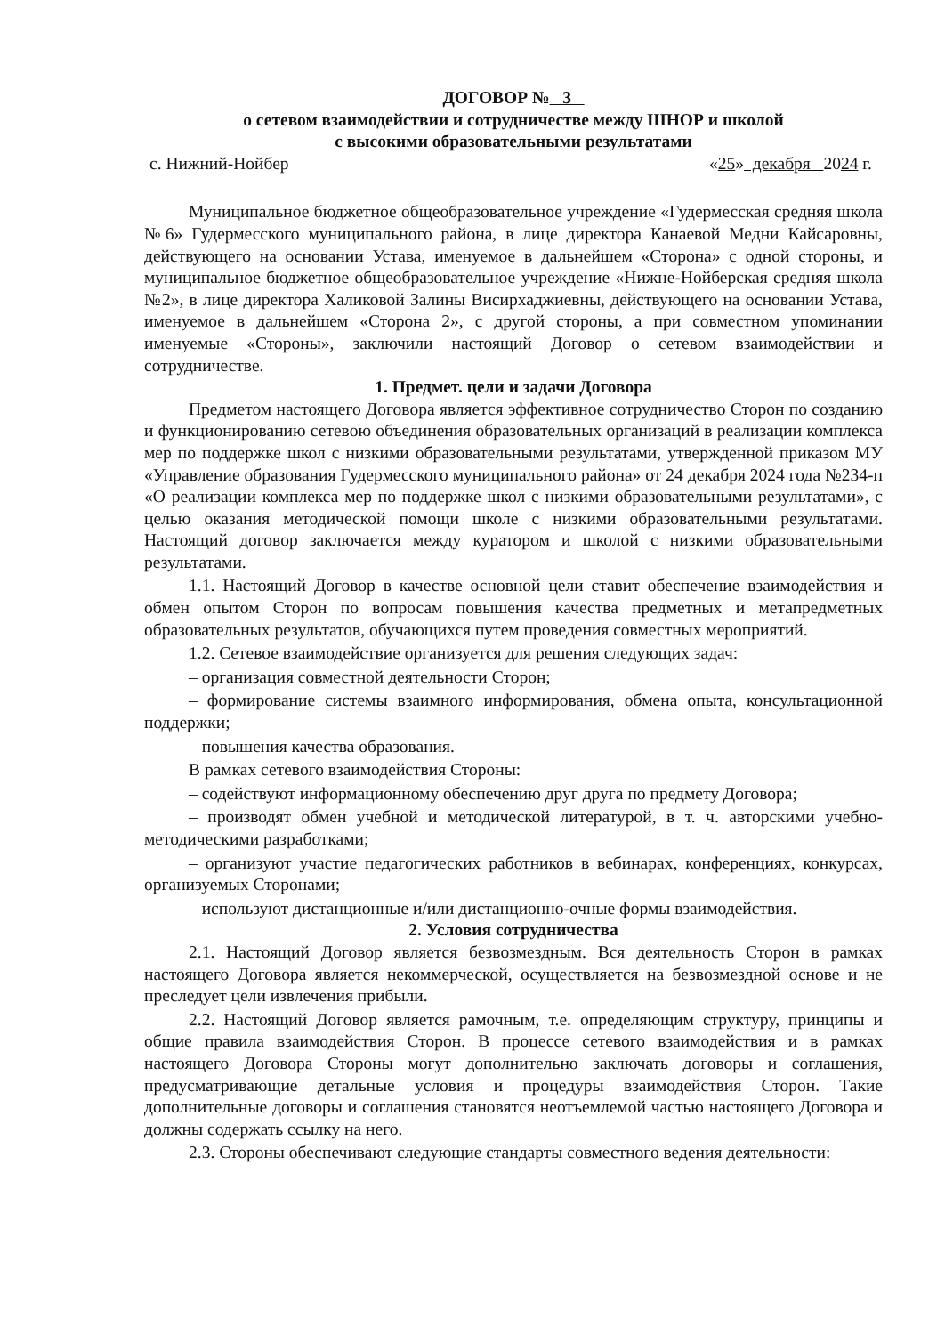ДОГОВОР № 3
о сетевом взаимодействии и сотрудничестве между ШНОР и школой
с высокими образовательными результатами
с. Нижний-Нойбер «25» декабря 2024 г.
Муниципальное бюджетное общеобразовательное учреждение «Гудермесская средняя школа №6» Гудермесского муниципального района, в лице директора Канаевой Медни Кайсаровны, действующего на основании Устава, именуемое в дальнейшем «Сторона» с одной стороны, и муниципальное бюджетное общеобразовательное учреждение «Нижне-Нойберская средняя школа №2», в лице директора Халиковой Залины Висирхаджиевны, действующего на основании Устава, именуемое в дальнейшем «Сторона 2», с другой стороны, а при совместном упоминании именуемые «Стороны», заключили настоящий Договор о сетевом взаимодействии и сотрудничестве.
1. Предмет. цели и задачи Договора
Предметом настоящего Договора является эффективное сотрудничество Сторон по созданию и функционированию сетевою объединения образовательных организаций в реализации комплекса мер по поддержке школ с низкими образовательными результатами, утвержденной приказом МУ «Управление образования Гудермесского муниципального района» от 24 декабря 2024 года №234-п «О реализации комплекса мер по поддержке школ с низкими образовательными результатами», с целью оказания методической помощи школе с низкими образовательными результатами. Настоящий договор заключается между куратором и школой с низкими образовательными результатами.
1.1. Настоящий Договор в качестве основной цели ставит обеспечение взаимодействия и обмен опытом Сторон по вопросам повышения качества предметных и метапредметных образовательных результатов, обучающихся путем проведения совместных мероприятий.
1.2. Сетевое взаимодействие организуется для решения следующих задач:
– организация совместной деятельности Сторон;
– формирование системы взаимного информирования, обмена опыта, консультационной поддержки;
– повышения качества образования.
В рамках сетевого взаимодействия Стороны:
– содействуют информационному обеспечению друг друга по предмету Договора;
– производят обмен учебной и методической литературой, в т. ч. авторскими учебно-методическими разработками;
– организуют участие педагогических работников в вебинарах, конференциях, конкурсах, организуемых Сторонами;
– используют дистанционные и/или дистанционно-очные формы взаимодействия.
2. Условия сотрудничества
2.1. Настоящий Договор является безвозмездным. Вся деятельность Сторон в рамках настоящего Договора является некоммерческой, осуществляется на безвозмездной основе и не преследует цели извлечения прибыли.
2.2. Настоящий Договор является рамочным, т.е. определяющим структуру, принципы и общие правила взаимодействия Сторон. В процессе сетевого взаимодействия и в рамках настоящего Договора Стороны могут дополнительно заключать договоры и соглашения, предусматривающие детальные условия и процедуры взаимодействия Сторон. Такие дополнительные договоры и соглашения становятся неотъемлемой частью настоящего Договора и должны содержать ссылку на него.
2.3. Стороны обеспечивают следующие стандарты совместного ведения деятельности: